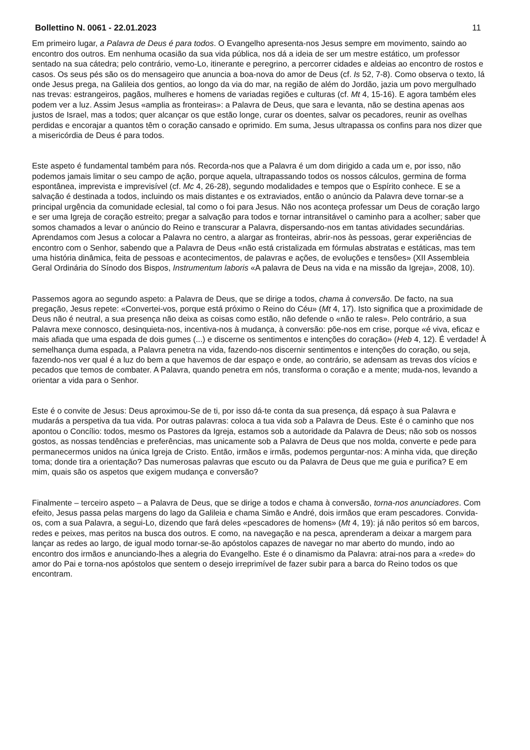Bollettino N. 0061 - 22.01.2023 11
Em primeiro lugar, a Palavra de Deus é para todos. O Evangelho apresenta-nos Jesus sempre em movimento, saindo ao encontro dos outros. Em nenhuma ocasião da sua vida pública, nos dá a ideia de ser um mestre estático, um professor sentado na sua cátedra; pelo contrário, vemo-Lo, itinerante e peregrino, a percorrer cidades e aldeias ao encontro de rostos e casos. Os seus pés são os do mensageiro que anuncia a boa-nova do amor de Deus (cf. Is 52, 7-8). Como observa o texto, lá onde Jesus prega, na Galileia dos gentios, ao longo da via do mar, na região de além do Jordão, jazia um povo mergulhado nas trevas: estrangeiros, pagãos, mulheres e homens de variadas regiões e culturas (cf. Mt 4, 15-16). E agora também eles podem ver a luz. Assim Jesus «amplia as fronteiras»: a Palavra de Deus, que sara e levanta, não se destina apenas aos justos de Israel, mas a todos; quer alcançar os que estão longe, curar os doentes, salvar os pecadores, reunir as ovelhas perdidas e encorajar a quantos têm o coração cansado e oprimido. Em suma, Jesus ultrapassa os confins para nos dizer que a misericórdia de Deus é para todos.
Este aspeto é fundamental também para nós. Recorda-nos que a Palavra é um dom dirigido a cada um e, por isso, não podemos jamais limitar o seu campo de ação, porque aquela, ultrapassando todos os nossos cálculos, germina de forma espontânea, imprevista e imprevisível (cf. Mc 4, 26-28), segundo modalidades e tempos que o Espírito conhece. E se a salvação é destinada a todos, incluindo os mais distantes e os extraviados, então o anúncio da Palavra deve tornar-se a principal urgência da comunidade eclesial, tal como o foi para Jesus. Não nos aconteça professar um Deus de coração largo e ser uma Igreja de coração estreito; pregar a salvação para todos e tornar intransitável o caminho para a acolher; saber que somos chamados a levar o anúncio do Reino e transcurar a Palavra, dispersando-nos em tantas atividades secundárias. Aprendamos com Jesus a colocar a Palavra no centro, a alargar as fronteiras, abrir-nos às pessoas, gerar experiências de encontro com o Senhor, sabendo que a Palavra de Deus «não está cristalizada em fórmulas abstratas e estáticas, mas tem uma história dinâmica, feita de pessoas e acontecimentos, de palavras e ações, de evoluções e tensões» (XII Assembleia Geral Ordinária do Sínodo dos Bispos, Instrumentum laboris «A palavra de Deus na vida e na missão da Igreja», 2008, 10).
Passemos agora ao segundo aspeto: a Palavra de Deus, que se dirige a todos, chama à conversão. De facto, na sua pregação, Jesus repete: «Convertei-vos, porque está próximo o Reino do Céu» (Mt 4, 17). Isto significa que a proximidade de Deus não é neutral, a sua presença não deixa as coisas como estão, não defende o «não te rales». Pelo contrário, a sua Palavra mexe connosco, desinquieta-nos, incentiva-nos à mudança, à conversão: põe-nos em crise, porque «é viva, eficaz e mais afiada que uma espada de dois gumes (...) e discerne os sentimentos e intenções do coração» (Heb 4, 12). É verdade! À semelhança duma espada, a Palavra penetra na vida, fazendo-nos discernir sentimentos e intenções do coração, ou seja, fazendo-nos ver qual é a luz do bem a que havemos de dar espaço e onde, ao contrário, se adensam as trevas dos vícios e pecados que temos de combater. A Palavra, quando penetra em nós, transforma o coração e a mente; muda-nos, levando a orientar a vida para o Senhor.
Este é o convite de Jesus: Deus aproximou-Se de ti, por isso dá-te conta da sua presença, dá espaço à sua Palavra e mudarás a perspetiva da tua vida. Por outras palavras: coloca a tua vida sob a Palavra de Deus. Este é o caminho que nos apontou o Concílio: todos, mesmo os Pastores da Igreja, estamos sob a autoridade da Palavra de Deus; não sob os nossos gostos, as nossas tendências e preferências, mas unicamente sob a Palavra de Deus que nos molda, converte e pede para permanecermos unidos na única Igreja de Cristo. Então, irmãos e irmãs, podemos perguntar-nos: A minha vida, que direção toma; donde tira a orientação? Das numerosas palavras que escuto ou da Palavra de Deus que me guia e purifica? E em mim, quais são os aspetos que exigem mudança e conversão?
Finalmente – terceiro aspeto – a Palavra de Deus, que se dirige a todos e chama à conversão, torna-nos anunciadores. Com efeito, Jesus passa pelas margens do lago da Galileia e chama Simão e André, dois irmãos que eram pescadores. Convida-os, com a sua Palavra, a segui-Lo, dizendo que fará deles «pescadores de homens» (Mt 4, 19): já não peritos só em barcos, redes e peixes, mas peritos na busca dos outros. E como, na navegação e na pesca, aprenderam a deixar a margem para lançar as redes ao largo, de igual modo tornar-se-ão apóstolos capazes de navegar no mar aberto do mundo, indo ao encontro dos irmãos e anunciando-lhes a alegria do Evangelho. Este é o dinamismo da Palavra: atrai-nos para a «rede» do amor do Pai e torna-nos apóstolos que sentem o desejo irreprimível de fazer subir para a barca do Reino todos os que encontram.